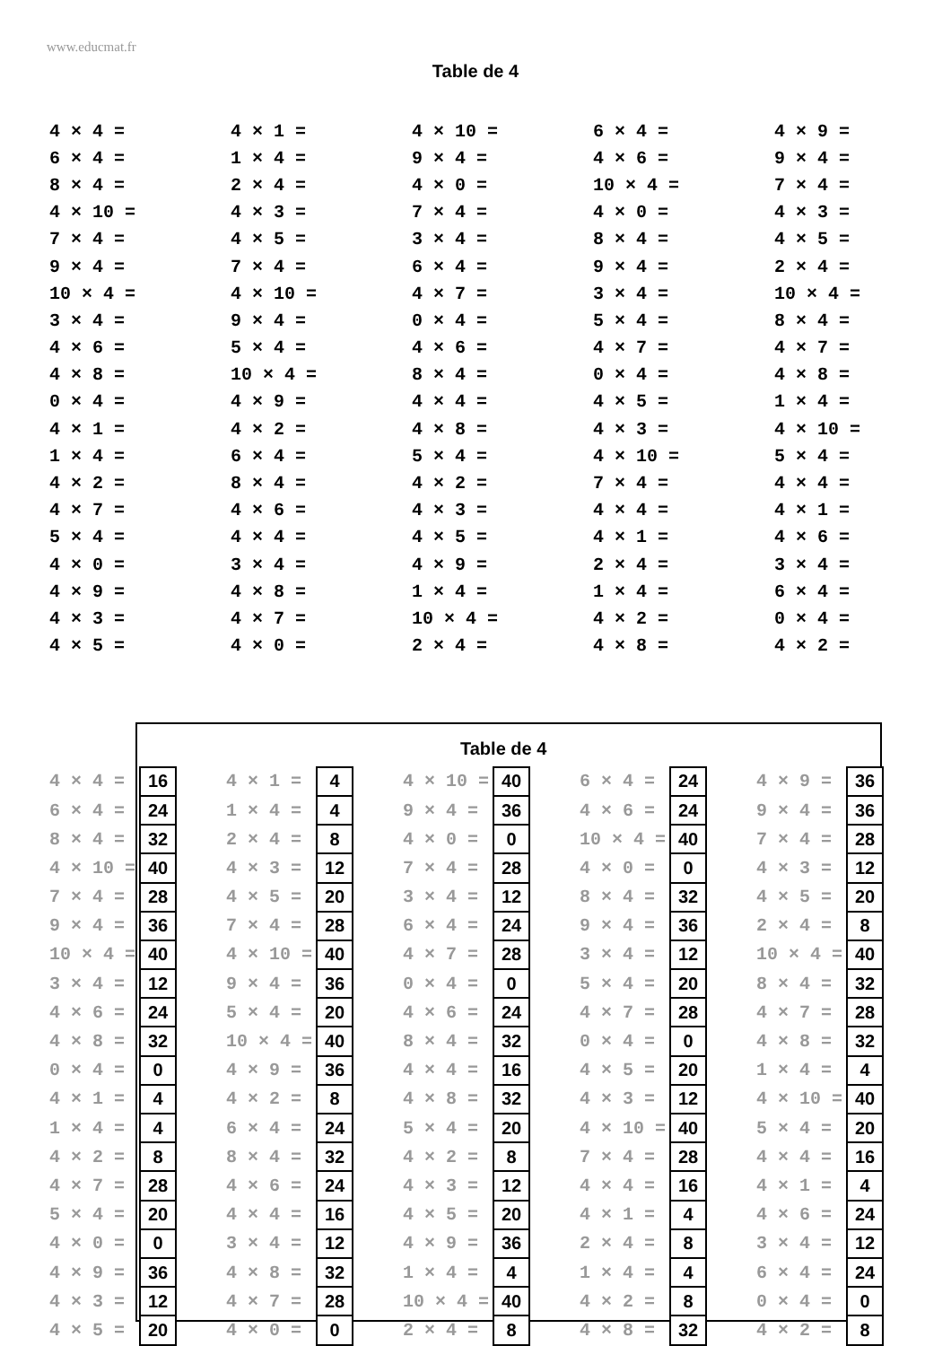www.educmat.fr
Table de 4
| 4 × 4 = | 4 × 1 = | 4 × 10 = | 6 × 4 = | 4 × 9 = |
| 6 × 4 = | 1 × 4 = | 9 × 4 = | 4 × 6 = | 9 × 4 = |
| 8 × 4 = | 2 × 4 = | 4 × 0 = | 10 × 4 = | 7 × 4 = |
| 4 × 10 = | 4 × 3 = | 7 × 4 = | 4 × 0 = | 4 × 3 = |
| 7 × 4 = | 4 × 5 = | 3 × 4 = | 8 × 4 = | 4 × 5 = |
| 9 × 4 = | 7 × 4 = | 6 × 4 = | 9 × 4 = | 2 × 4 = |
| 10 × 4 = | 4 × 10 = | 4 × 7 = | 3 × 4 = | 10 × 4 = |
| 3 × 4 = | 9 × 4 = | 0 × 4 = | 5 × 4 = | 8 × 4 = |
| 4 × 6 = | 5 × 4 = | 4 × 6 = | 4 × 7 = | 4 × 7 = |
| 4 × 8 = | 10 × 4 = | 8 × 4 = | 0 × 4 = | 4 × 8 = |
| 0 × 4 = | 4 × 9 = | 4 × 4 = | 4 × 5 = | 1 × 4 = |
| 4 × 1 = | 4 × 2 = | 4 × 8 = | 4 × 3 = | 4 × 10 = |
| 1 × 4 = | 6 × 4 = | 5 × 4 = | 4 × 10 = | 5 × 4 = |
| 4 × 2 = | 8 × 4 = | 4 × 2 = | 7 × 4 = | 4 × 4 = |
| 4 × 7 = | 4 × 6 = | 4 × 3 = | 4 × 4 = | 4 × 1 = |
| 5 × 4 = | 4 × 4 = | 4 × 5 = | 4 × 1 = | 4 × 6 = |
| 4 × 0 = | 3 × 4 = | 4 × 9 = | 2 × 4 = | 3 × 4 = |
| 4 × 9 = | 4 × 8 = | 1 × 4 = | 1 × 4 = | 6 × 4 = |
| 4 × 3 = | 4 × 7 = | 10 × 4 = | 4 × 2 = | 0 × 4 = |
| 4 × 5 = | 4 × 0 = | 2 × 4 = | 4 × 8 = | 4 × 2 = |
Table de 4
| 4 × 4 = | 16 | | 4 × 1 = | 4 | | 4 × 10 = | 40 | | 6 × 4 = | 24 | | 4 × 9 = | 36 |
| 6 × 4 = | 24 | | 1 × 4 = | 4 | | 9 × 4 = | 36 | | 4 × 6 = | 24 | | 9 × 4 = | 36 |
| 8 × 4 = | 32 | | 2 × 4 = | 8 | | 4 × 0 = | 0 | | 10 × 4 = | 40 | | 7 × 4 = | 28 |
| 4 × 10 = | 40 | | 4 × 3 = | 12 | | 7 × 4 = | 28 | | 4 × 0 = | 0 | | 4 × 3 = | 12 |
| 7 × 4 = | 28 | | 4 × 5 = | 20 | | 3 × 4 = | 12 | | 8 × 4 = | 32 | | 4 × 5 = | 20 |
| 9 × 4 = | 36 | | 7 × 4 = | 28 | | 6 × 4 = | 24 | | 9 × 4 = | 36 | | 2 × 4 = | 8 |
| 10 × 4 = | 40 | | 4 × 10 = | 40 | | 4 × 7 = | 28 | | 3 × 4 = | 12 | | 10 × 4 = | 40 |
| 3 × 4 = | 12 | | 9 × 4 = | 36 | | 0 × 4 = | 0 | | 5 × 4 = | 20 | | 8 × 4 = | 32 |
| 4 × 6 = | 24 | | 5 × 4 = | 20 | | 4 × 6 = | 24 | | 4 × 7 = | 28 | | 4 × 7 = | 28 |
| 4 × 8 = | 32 | | 10 × 4 = | 40 | | 8 × 4 = | 32 | | 0 × 4 = | 0 | | 4 × 8 = | 32 |
| 0 × 4 = | 0 | | 4 × 9 = | 36 | | 4 × 4 = | 16 | | 4 × 5 = | 20 | | 1 × 4 = | 4 |
| 4 × 1 = | 4 | | 4 × 2 = | 8 | | 4 × 8 = | 32 | | 4 × 3 = | 12 | | 4 × 10 = | 40 |
| 1 × 4 = | 4 | | 6 × 4 = | 24 | | 5 × 4 = | 20 | | 4 × 10 = | 40 | | 5 × 4 = | 20 |
| 4 × 2 = | 8 | | 8 × 4 = | 32 | | 4 × 2 = | 8 | | 7 × 4 = | 28 | | 4 × 4 = | 16 |
| 4 × 7 = | 28 | | 4 × 6 = | 24 | | 4 × 3 = | 12 | | 4 × 4 = | 16 | | 4 × 1 = | 4 |
| 5 × 4 = | 20 | | 4 × 4 = | 16 | | 4 × 5 = | 20 | | 4 × 1 = | 4 | | 4 × 6 = | 24 |
| 4 × 0 = | 0 | | 3 × 4 = | 12 | | 4 × 9 = | 36 | | 2 × 4 = | 8 | | 3 × 4 = | 12 |
| 4 × 9 = | 36 | | 4 × 8 = | 32 | | 1 × 4 = | 4 | | 1 × 4 = | 4 | | 6 × 4 = | 24 |
| 4 × 3 = | 12 | | 4 × 7 = | 28 | | 10 × 4 = | 40 | | 4 × 2 = | 8 | | 0 × 4 = | 0 |
| 4 × 5 = | 20 | | 4 × 0 = | 0 | | 2 × 4 = | 8 | | 4 × 8 = | 32 | | 4 × 2 = | 8 |